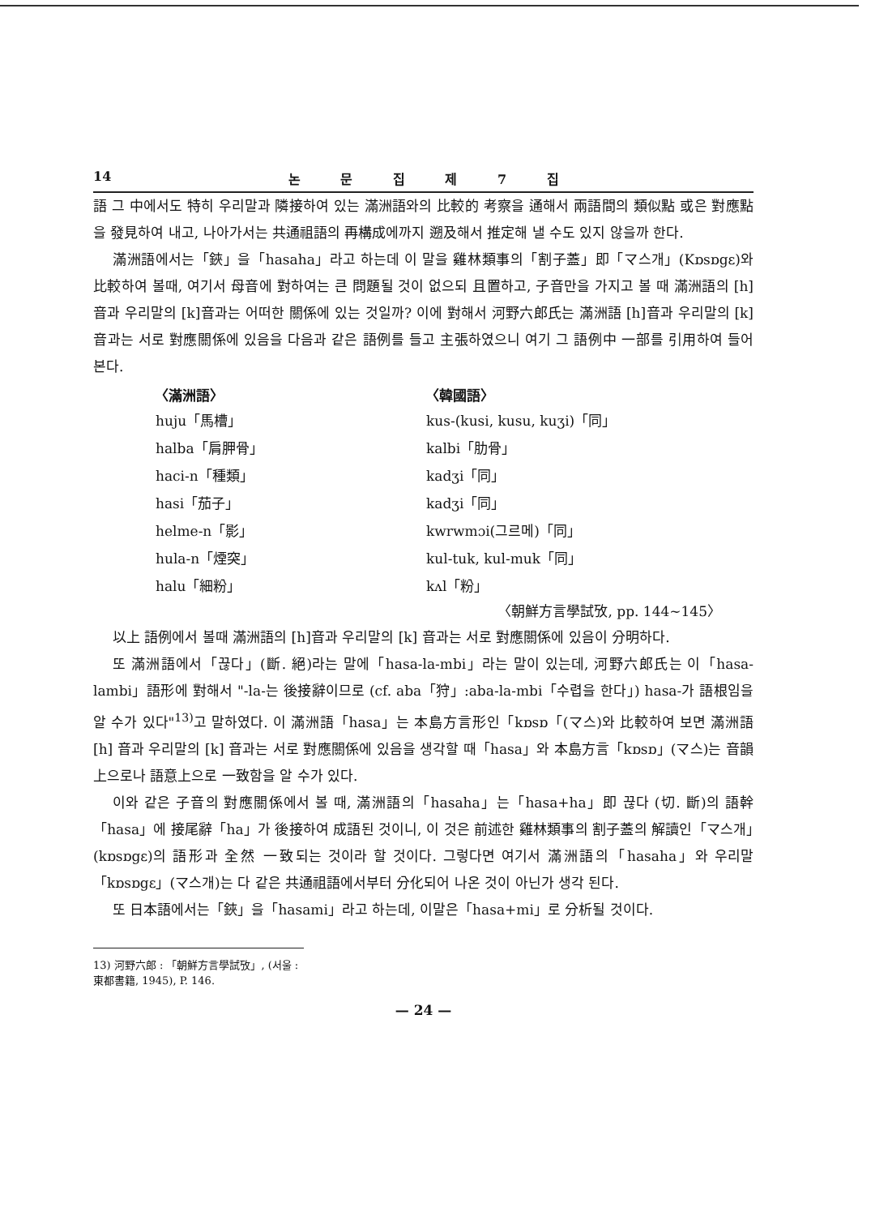14 논 문 집 제 7 집
語 그 中에서도 特히 우리말과 隣接하여 있는 滿洲語와의 比較的 考察을 通해서 兩語間의 類似點 或은 對應點을 發見하여 내고, 나아가서는 共通祖語의 再構成에까지 遡及해서 推定해 낼 수도 있지 않을까 한다.
滿洲語에서는「鋏」을「hasaha」라고 하는데 이 말을 雞林類事의「割子蓋」即「マ스개」(Kɒsɒgɛ)와 比較하여 볼때, 여기서 母音에 對하여는 큰 問題될 것이 없으되 且置하고, 子音만을 가지고 볼 때 滿洲語의 [h]音과 우리말의 [k]音과는 어떠한 關係에 있는 것일까? 이에 對해서 河野六郎氏는 滿洲語 [h]音과 우리말의 [k]音과는 서로 對應關係에 있음을 다음과 같은 語例를 들고 主張하였으니 여기 그 語例中 一部를 引用하여 들어 본다.
| 〈滿洲語〉 | 〈韓國語〉 |
| --- | --- |
| huju「馬槽」 | kus-(kusi, kusu, kuʒi)「同」 |
| halba「肩胛骨」 | kalbi「肋骨」 |
| haci-n「種類」 | kadʒi「同」 |
| hasi「茄子」 | kadʒi「同」 |
| helme-n「影」 | kwrwmɔi(그르메)「同」 |
| hula-n「煙突」 | kul-tuk, kul-muk「同」 |
| halu「細粉」 | kʌl「粉」 |
〈朝鮮方言學試攷, pp. 144∼145〉
以上 語例에서 볼때 滿洲語의 [h]音과 우리말의 [k] 音과는 서로 對應關係에 있음이 分明하다.
또 滿洲語에서「끊다」(斷. 絕)라는 말에「hasa-la-mbi」라는 말이 있는데, 河野六郎氏는 이「hasa-lambi」語形에 對해서 "-la-는 後接辭이므로 (cf. aba「狩」:aba-la-mbi「수렵을 한다」) hasa-가 語根임을 알 수가 있다"<sup>13)</sup>고 말하였다. 이 滿洲語「hasa」는 本島方言形인「kɒsɒ「(マ스)와 比較하여 보면 滿洲語 [h] 音과 우리말의 [k] 音과는 서로 對應關係에 있음을 생각할 때「hasa」와 本島方言「kɒsɒ」(マ스)는 音韻上으로나 語意上으로 一致함을 알 수가 있다.
이와 같은 子音의 對應關係에서 볼 때, 滿洲語의「hasaha」는「hasa+ha」即 끊다 (切. 斷)의 語幹「hasa」에 接尾辭「ha」가 後接하여 成語된 것이니, 이 것은 前述한 雞林類事의 割子蓋의 解讀인「マ스개」(kɒsɒgɛ)의 語形과 全然 一致되는 것이라 할 것이다. 그렇다면 여기서 滿洲語의「hasaha」와 우리말「kɒsɒgɛ」(マ스개)는 다 같은 共通祖語에서부터 分化되어 나온 것이 아닌가 생각 된다.
또 日本語에서는「鋏」을「hasami」라고 하는데, 이말은「hasa+mi」로 分析될 것이다.
13) 河野六郎 : 「朝鮮方言學試攷」, (서울 : 東都書籍, 1945), P. 146.
— 24 —